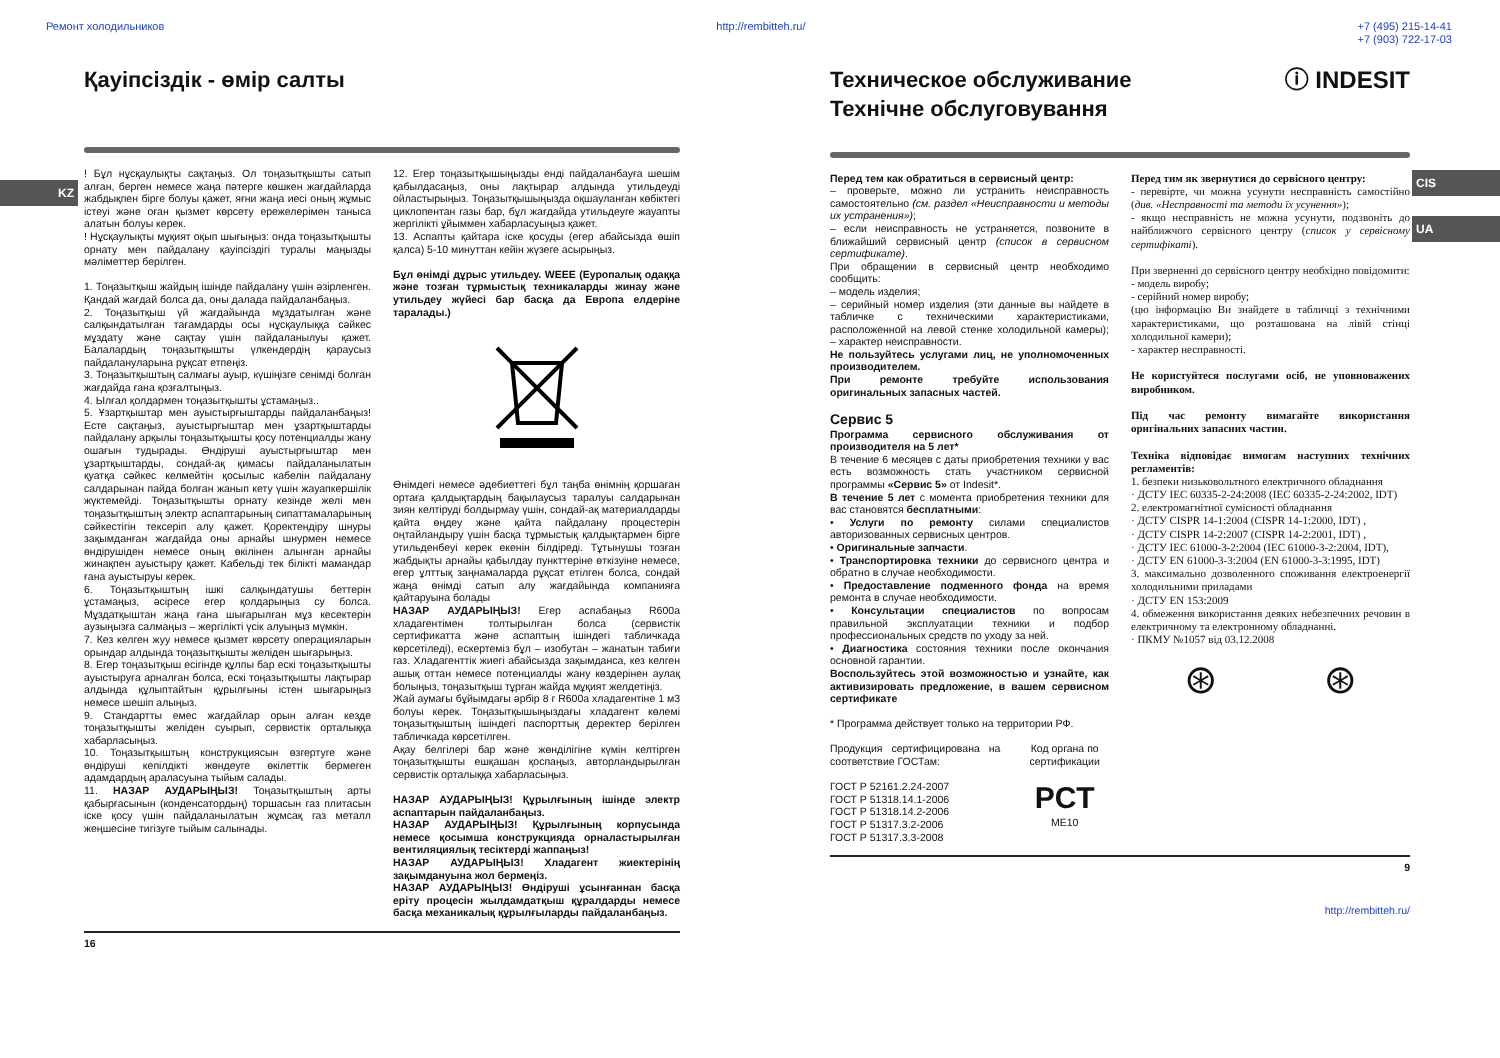Ремонт холодильников http://rembitteh.ru/ +7 (495) 215-14-41
+7 (903) 722-17-03
KZ
CIS
UA
Қауіпсіздік - өмір салты
! Бұл нұсқаулықты сақтаңыз. Ол тоңазытқышты сатып алған, берген немесе жаңа пәтерге көшкен жағдайларда жабдықпен бірге болуы қажет, яғни жаңа иесі оның жұмыс істеуі және оған қызмет көрсету ережелерімен таныса алатын болуы керек.
! Нұсқаулықты мұқият оқып шығыңыз: онда тоңазытқышты орнату мен пайдалану қауіпсіздігі туралы маңызды мәліметтер берілген.
1. Тоңазытқыш жайдың ішінде пайдалану үшін әзірленген. Қандай жағдай болса да, оны далада пайдаланбаңыз.
2. Тоңазытқыш үй жағдайында мұздатылған және салқындатылған тағамдарды осы нұсқаулыққа сәйкес мұздату және сақтау үшін пайдаланылуы қажет. Балалардың тоңазытқышты үлкендердің қараусыз пайдалануларына рұқсат етпеңіз.
3. Тоңазытқыштың салмағы ауыр, күшіңізге сенімді болған жағдайда ғана қозғалтыңыз.
4. Ылғал қолдармен тоңазытқышты ұстамаңыз..
5. Ұзартқыштар мен ауыстырғыштарды пайдаланбаңыз! Есте сақтаңыз, ауыстырғыштар мен ұзартқыштарды пайдалану арқылы тоңазытқышты қосу потенциалды жану ошағын тудырады. Өндіруші ауыстырғыштар мен ұзартқыштарды, сондай-ақ қимасы пайдаланылатын қуатқа сәйкес келмейтін қосылыс кабелін пайдалану салдарынан пайда болған жанып кету үшін жауапкершілік жүктемейді. Тоңазытқышты орнату кезінде желі мен тоңазытқыштың электр аспаптарының сипаттамаларының сәйкестігін тексеріп алу қажет. Қоректендіру шнуры зақымданған жағдайда оны арнайы шнурмен немесе өндірушіден немесе оның өкілінен алынған арнайы жинақпен ауыстыру қажет. Кабельді тек білікті мамандар ғана ауыстыруы керек.
6. Тоңазытқыштың ішкі салқындатушы беттерін ұстамаңыз, әсіресе егер қолдарыңыз су болса. Мұздатқыштан жаңа ғана шығарылған мұз кесектерін аузыңызға салмаңыз – жергілікті үсік алуыңыз мүмкін.
7. Кез келген жуу немесе қызмет көрсету операцияларын орындар алдында тоңазытқышты желіден шығарыңыз.
8. Егер тоңазытқыш есігінде құлпы бар ескі тоңазытқышты ауыстыруға арналған болса, ескі тоңазытқышты лақтырар алдында құлыптайтын құрылғыны істен шығарыңыз немесе шешіп алыңыз.
9. Стандартты емес жағдайлар орын алған кезде тоңазытқышты желіден суырып, сервистік орталыққа хабарласыңыз.
10. Тоңазытқыштың конструкциясын өзгертуге және өндіруші кепілдікті жөндеуге өкілеттік бермеген адамдардың араласуына тыйым салады.
11. НАЗАР АУДАРЫҢЫЗ! Тоңазытқыштың арты қабырғасынын (конденсатордың) торшасын газ плитасын іске қосу үшін пайдаланылатын жұмсақ газ металл жеңшесіне тигізуге тыйым салынады.
12. Егер тоңазытқышыңызды енді пайдаланбауға шешім қабылдасаңыз, оны лақтырар алдында утильдеуді ойластырыңыз. Тоңазытқышыңызда оқшауланған көбіктегі циклопентан газы бар, бұл жағдайда утильдеуге жауапты жергілікті ұйыммен хабарласуыңыз қажет.
13. Аспапты қайтара іске қосуды (егер абайсызда өшіп қалса) 5-10 минуттан кейін жүзеге асырыңыз.
Бұл өнімді дұрыс утильдеу. WEEE (Еуропалық одаққа және тозған тұрмыстық техникаларды жинау және утильдеу жүйесі бар басқа да Европа елдеріне таралады.)
Өнімдегі немесе әдебиеттегі бұл таңба өнімнің қоршаған ортаға қалдықтардың бақылаусыз таралуы салдарынан зиян келтіруді болдырмау үшін, сондай-ақ материалдарды қайта өңдеу және қайта пайдалану процестерін оңтайландыру үшін басқа тұрмыстық қалдықтармен бірге утильденбеуі керек екенін білдіреді. Тұтынушы тозған жабдықты арнайы қабылдау пункттеріне өткізуіне немесе, егер ұлттық заңнамаларда рұқсат етілген болса, сондай жаңа өнімді сатып алу жағдайында компанияға қайтаруына болады
НАЗАР АУДАРЫҢЫЗ! Егер аспабаңыз R600a хладагентімен толтырылған болса (сервистік сертификатта және аспаптың ішіндегі табличкада көрсетіледі), ескертеміз бұл – изобутан – жанатын табиғи газ. Хладагенттік жиегі абайсызда зақымданса, кез келген ашық оттан немесе потенциалды жану көздерінен аулақ болыңыз, тоңазытқыш тұрған жайда мұқият желдетіңіз.
Жай аумағы бұйымдағы әрбір 8 г R600a хладагентіне 1 м3 болуы керек. Тоңазытқышыңыздағы хладагент көлемі тоңазытқыштың ішіндегі паспорттық деректер берілген табличкада көрсетілген.
Ақау белгілері бар және жөнділігіне күмін келтірген тоңазытқышты ешқашан қоспаңыз, авторландырылған сервистік орталыққа хабарласыңыз.
НАЗАР АУДАРЫҢЫЗ! Құрылғының ішінде электр аспаптарын пайдаланбаңыз.
НАЗАР АУДАРЫҢЫЗ! Құрылғының корпусында немесе қосымша конструкцияда орналастырылған вентиляциялық тесіктерді жаппаңыз!
НАЗАР АУДАРЫҢЫЗ! Хладагент жиектерінің зақымдануына жол бермеңіз.
НАЗАР АУДАРЫҢЫЗ! Өндіруші ұсынғаннан басқа еріту процесін жылдамдатқыш құралдарды немесе басқа механикалық құрылғыларды пайдаланбаңыз.
16
Техническое обслуживание
Технічне обслуговування
ⓘ INDESIT
Перед тем как обратиться в сервисный центр:
– проверьте, можно ли устранить неисправность самостоятельно (см. раздел «Неисправности и методы их устранения»);
– если неисправность не устраняется, позвоните в ближайший сервисный центр (список в сервисном сертификате).
При обращении в сервисный центр необходимо сообщить:
– модель изделия;
– серийный номер изделия (эти данные вы найдете в табличке с техническими характеристиками, расположенной на левой стенке холодильной камеры); – характер неисправности.
Не пользуйтесь услугами лиц, не уполномоченных производителем.
При ремонте требуйте использования оригинальных запасных частей.
Сервис 5
Программа сервисного обслуживания от производителя на 5 лет*
В течение 6 месяцев с даты приобретения техники у вас есть возможность стать участником сервисной программы «Сервис 5» от Indesit*.
В течение 5 лет с момента приобретения техники для вас становятся бесплатными:
• Услуги по ремонту силами специалистов авторизованных сервисных центров.
• Оригинальные запчасти.
• Транспортировка техники до сервисного центра и обратно в случае необходимости.
• Предоставление подменного фонда на время ремонта в случае необходимости.
• Консультации специалистов по вопросам правильной эксплуатации техники и подбор профессиональных средств по уходу за ней.
• Диагностика состояния техники после окончания основной гарантии.
Воспользуйтесь этой возможностью и узнайте, как активизировать предложение, в вашем сервисном сертификате
* Программа действует только на территории РФ.
Продукция сертифицирована на соответствие ГОСТам:
ГОСТ Р 52161.2.24-2007
ГОСТ Р 51318.14.1-2006
ГОСТ Р 51318.14.2-2006
ГОСТ Р 51317.3.2-2006
ГОСТ Р 51317.3.3-2008
Код органа по сертификации
PCT
ME10
Перед тим як звернутися до сервісного центру:
- перевірте, чи можна усунути несправність самостійно (див. «Несправності та методи їх усунення»);
- якщо несправність не можна усунути, подзвоніть до найближчого сервісного центру (список у сервісному сертифікаті).
При зверненні до сервісного центру необхідно повідомити:
- модель виробу;
- серійний номер виробу;
(цю інформацію Ви знайдете в табличці з технічними характеристиками, що розташована на лівій стінці холодильної камери);
- характер несправності.
Не користуйтеся послугами осіб, не уповноважених виробником.
Під час ремонту вимагайте використання оригінальних запасних частин.
Техніка відповідає вимогам наступних технічних регламентів:
1. безпеки низьковольтного електричного обладнання
· ДСТУ IEC 60335-2-24:2008 (IEC 60335-2-24:2002, IDT)
2. електромагнітної сумісності обладнання
· ДСТУ CISPR 14-1:2004 (CISPR 14-1:2000, IDT) ,
· ДСТУ CISPR 14-2:2007 (CISPR 14-2:2001, IDT) ,
· ДСТУ IEC 61000-3-2:2004 (IEC 61000-3-2:2004, IDT),
· ДСТУ EN 61000-3-3:2004 (EN 61000-3-3:1995, IDT)
3. максимально дозволенного споживання електроенергії холодильними приладами
· ДСТУ EN 153:2009
4. обмеження використання деяких небезпечних речовин в електричному та електронному обладнанні.
· ПКМУ №1057 від 03.12.2008
⊛ ⊛
9
http://rembitteh.ru/